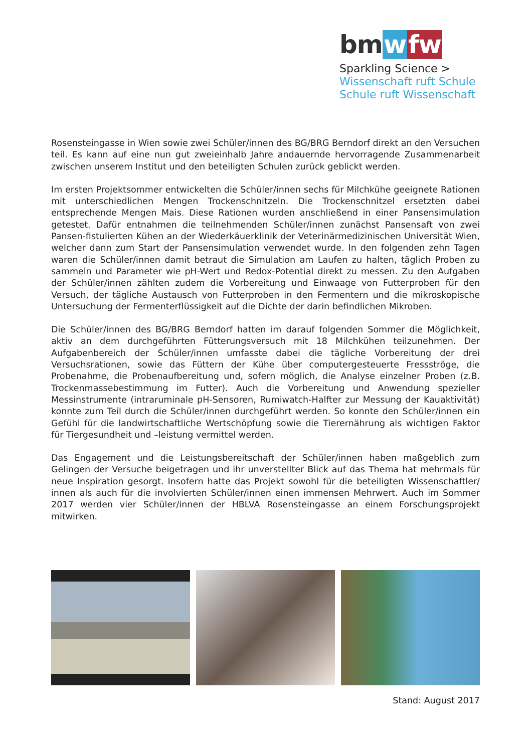bm wfw
Sparkling Science >
Wissenschaft ruft Schule
Schule ruft Wissenschaft
Rosensteingasse in Wien sowie zwei Schüler/innen des BG/BRG Berndorf direkt an den Versuchen teil. Es kann auf eine nun gut zweieinhalb Jahre andauernde hervorragende Zusammenarbeit zwischen unserem Institut und den beteiligten Schulen zurück geblickt werden.
Im ersten Projektsommer entwickelten die Schüler/innen sechs für Milchkühe geeignete Rationen mit unterschiedlichen Mengen Trockenschnitzeln. Die Trockenschnitzel ersetzten dabei entsprechende Mengen Mais. Diese Rationen wurden anschließend in einer Pansensimulation getestet. Dafür entnahmen die teilnehmenden Schüler/innen zunächst Pansensaft von zwei Pansen-fistulierten Kühen an der Wiederkäuerklinik der Veterinärmedizinischen Universität Wien, welcher dann zum Start der Pansensimulation verwendet wurde. In den folgenden zehn Tagen waren die Schüler/innen damit betraut die Simulation am Laufen zu halten, täglich Proben zu sammeln und Parameter wie pH-Wert und Redox-Potential direkt zu messen. Zu den Aufgaben der Schüler/innen zählten zudem die Vorbereitung und Einwaage von Futterproben für den Versuch, der tägliche Austausch von Futterproben in den Fermentern und die mikroskopische Untersuchung der Fermenterflüssigkeit auf die Dichte der darin befindlichen Mikroben.
Die Schüler/innen des BG/BRG Berndorf hatten im darauf folgenden Sommer die Möglichkeit, aktiv an dem durchgeführten Fütterungsversuch mit 18 Milchkühen teilzunehmen. Der Aufgabenbereich der Schüler/innen umfasste dabei die tägliche Vorbereitung der drei Versuchsrationen, sowie das Füttern der Kühe über computergesteuerte Fressströge, die Probenahme, die Probenaufbereitung und, sofern möglich, die Analyse einzelner Proben (z.B. Trockenmassebestimmung im Futter). Auch die Vorbereitung und Anwendung spezieller Messinstrumente (intraruminale pH-Sensoren, Rumiwatch-Halfter zur Messung der Kauaktivität) konnte zum Teil durch die Schüler/innen durchgeführt werden. So konnte den Schüler/innen ein Gefühl für die landwirtschaftliche Wertschöpfung sowie die Tierernährung als wichtigen Faktor für Tiergesundheit und –leistung vermittel werden.
Das Engagement und die Leistungsbereitschaft der Schüler/innen haben maßgeblich zum Gelingen der Versuche beigetragen und ihr unverstellter Blick auf das Thema hat mehrmals für neue Inspiration gesorgt. Insofern hatte das Projekt sowohl für die beteiligten Wissenschaftler/ innen als auch für die involvierten Schüler/innen einen immensen Mehrwert. Auch im Sommer 2017 werden vier Schüler/innen der HBLVA Rosensteingasse an einem Forschungsprojekt mitwirken.
Stand: August 2017